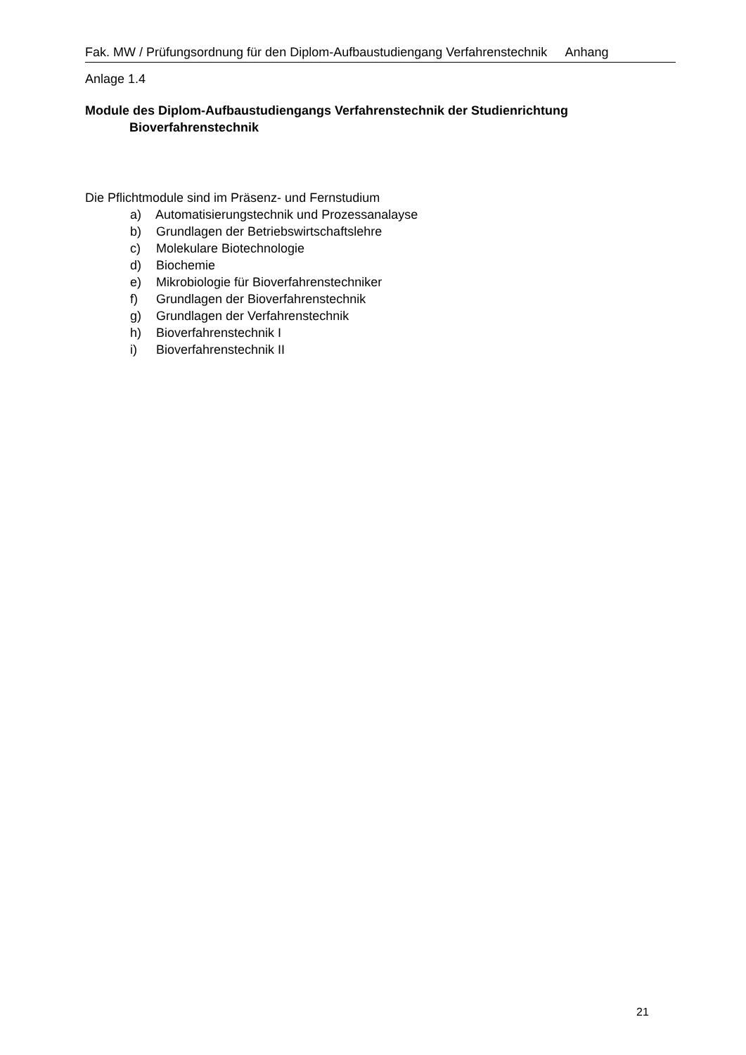Fak. MW / Prüfungsordnung für den Diplom-Aufbaustudiengang Verfahrenstechnik Anhang
Anlage 1.4
Module des Diplom-Aufbaustudiengangs Verfahrenstechnik der Studienrichtung
Bioverfahrenstechnik
Die Pflichtmodule sind im Präsenz- und Fernstudium
a) Automatisierungstechnik und Prozessanalayse
b) Grundlagen der Betriebswirtschaftslehre
c) Molekulare Biotechnologie
d) Biochemie
e) Mikrobiologie für Bioverfahrenstechniker
f) Grundlagen der Bioverfahrenstechnik
g) Grundlagen der Verfahrenstechnik
h) Bioverfahrenstechnik I
i) Bioverfahrenstechnik II
21